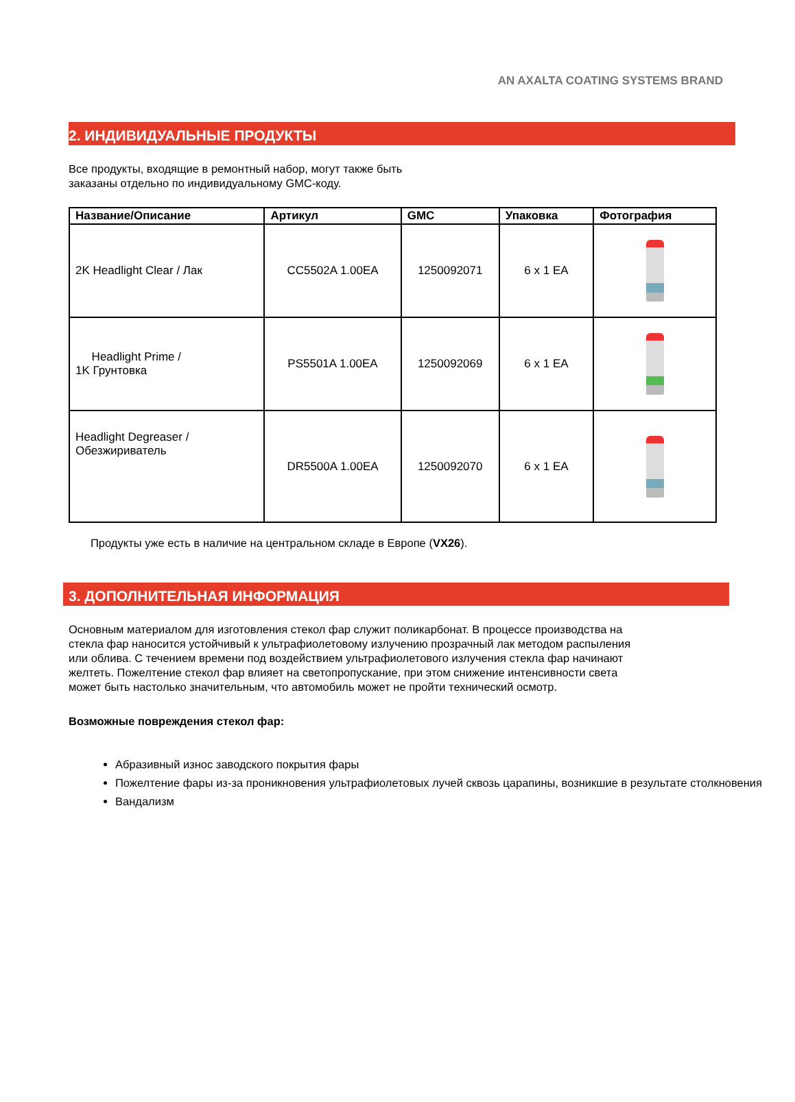AN AXALTA COATING SYSTEMS BRAND
2. ИНДИВИДУАЛЬНЫЕ ПРОДУКТЫ
Все продукты, входящие в ремонтный набор, могут также быть
заказаны отдельно по индивидуальному GMC-коду.
| Название/Описание | Артикул | GMC | Упаковка | Фотография |
| --- | --- | --- | --- | --- |
| 2K Headlight Clear / Лак | CC5502A 1.00EA | 1250092071 | 6 x 1 EA | |
| Headlight Prime / 1K Грунтовка | PS5501A 1.00EA | 1250092069 | 6 x 1 EA | |
| Headlight Degreaser / Обезжириватель | DR5500A 1.00EA | 1250092070 | 6 x 1 EA | |
Продукты уже есть в наличие на центральном складе в Европе (VX26).
3. ДОПОЛНИТЕЛЬНАЯ ИНФОРМАЦИЯ
Основным материалом для изготовления стекол фар служит поликарбонат. В процессе производства на стекла фар наносится устойчивый к ультрафиолетовому излучению прозрачный лак методом распыления или облива. С течением времени под воздействием ультрафиолетового излучения стекла фар начинают желтеть. Пожелтение стекол фар влияет на светопропускание, при этом снижение интенсивности света может быть настолько значительным, что автомобиль может не пройти технический осмотр.
Возможные повреждения стекол фар:
Абразивный износ заводского покрытия фары
Пожелтение фары из-за проникновения ультрафиолетовых лучей сквозь царапины, возникшие в результате столкновения
Вандализм